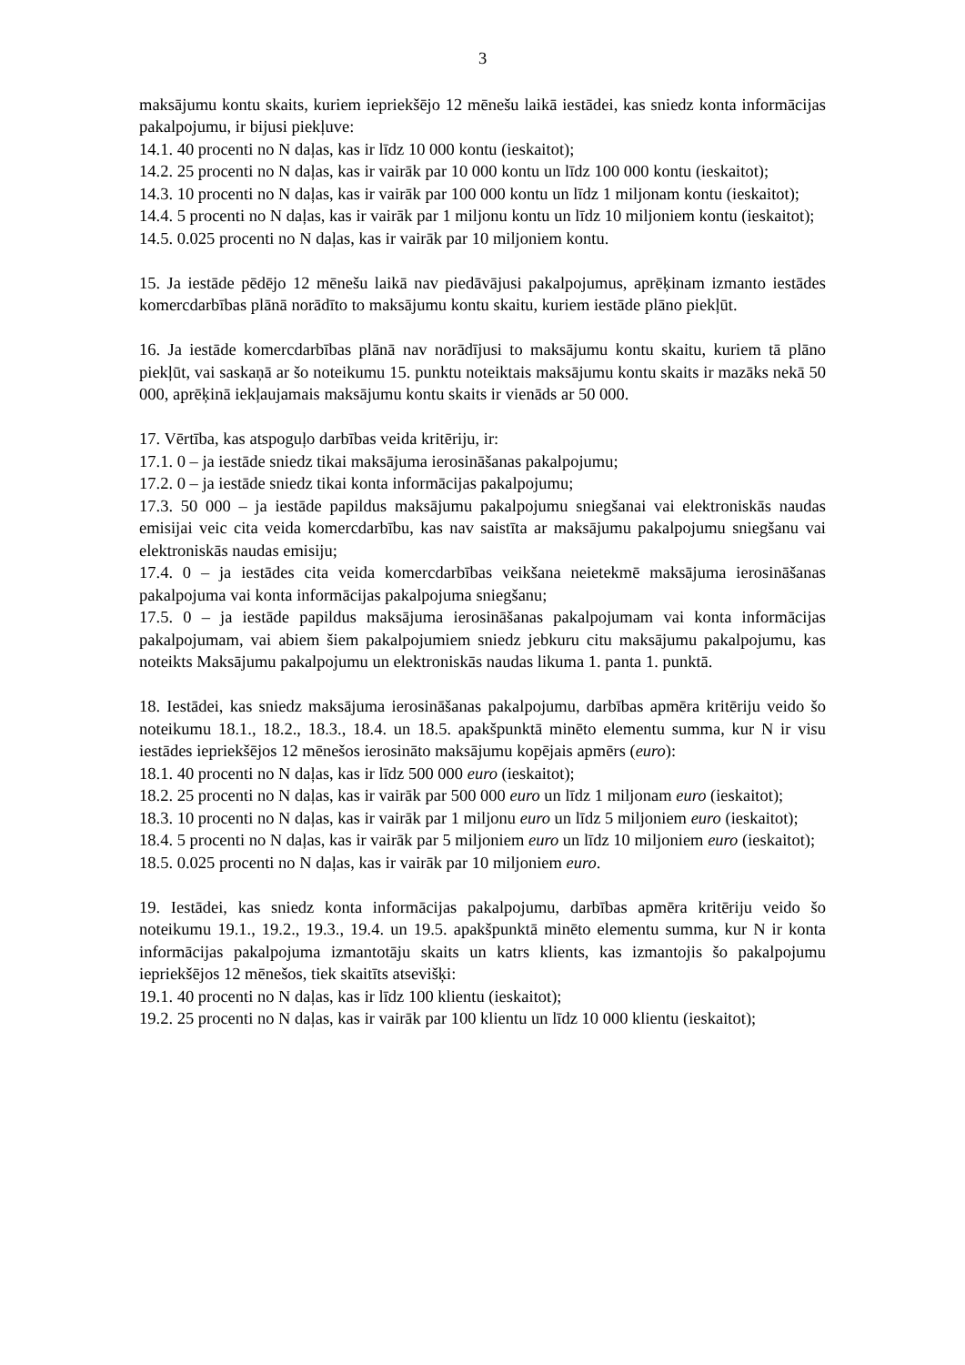3
maksājumu kontu skaits, kuriem iepriekšējo 12 mēnešu laikā iestādei, kas sniedz konta informācijas pakalpojumu, ir bijusi piekļuve:
14.1. 40 procenti no N daļas, kas ir līdz 10 000 kontu (ieskaitot);
14.2. 25 procenti no N daļas, kas ir vairāk par 10 000 kontu un līdz 100 000 kontu (ieskaitot);
14.3. 10 procenti no N daļas, kas ir vairāk par 100 000 kontu un līdz 1 miljonam kontu (ieskaitot);
14.4. 5 procenti no N daļas, kas ir vairāk par 1 miljonu kontu un līdz 10 miljoniem kontu (ieskaitot);
14.5. 0.025 procenti no N daļas, kas ir vairāk par 10 miljoniem kontu.
15. Ja iestāde pēdējo 12 mēnešu laikā nav piedāvājusi pakalpojumus, aprēķinam izmanto iestādes komercdarbības plānā norādīto to maksājumu kontu skaitu, kuriem iestāde plāno piekļūt.
16. Ja iestāde komercdarbības plānā nav norādījusi to maksājumu kontu skaitu, kuriem tā plāno piekļūt, vai saskaņā ar šo noteikumu 15. punktu noteiktais maksājumu kontu skaits ir mazāks nekā 50 000, aprēķinā iekļaujamais maksājumu kontu skaits ir vienāds ar 50 000.
17. Vērtība, kas atspoguļo darbības veida kritēriju, ir:
17.1. 0 – ja iestāde sniedz tikai maksājuma ierosināšanas pakalpojumu;
17.2. 0 – ja iestāde sniedz tikai konta informācijas pakalpojumu;
17.3. 50 000 – ja iestāde papildus maksājumu pakalpojumu sniegšanai vai elektroniskās naudas emisijai veic cita veida komercdarbību, kas nav saistīta ar maksājumu pakalpojumu sniegšanu vai elektroniskās naudas emisiju;
17.4. 0 – ja iestādes cita veida komercdarbības veikšana neietekmē maksājuma ierosināšanas pakalpojuma vai konta informācijas pakalpojuma sniegšanu;
17.5. 0 – ja iestāde papildus maksājuma ierosināšanas pakalpojumam vai konta informācijas pakalpojumam, vai abiem šiem pakalpojumiem sniedz jebkuru citu maksājumu pakalpojumu, kas noteikts Maksājumu pakalpojumu un elektroniskās naudas likuma 1. panta 1. punktā.
18. Iestādei, kas sniedz maksājuma ierosināšanas pakalpojumu, darbības apmēra kritēriju veido šo noteikumu 18.1., 18.2., 18.3., 18.4. un 18.5. apakšpunktā minēto elementu summa, kur N ir visu iestādes iepriekšējos 12 mēnešos ierosināto maksājumu kopējais apmērs (euro):
18.1. 40 procenti no N daļas, kas ir līdz 500 000 euro (ieskaitot);
18.2. 25 procenti no N daļas, kas ir vairāk par 500 000 euro un līdz 1 miljonam euro (ieskaitot);
18.3. 10 procenti no N daļas, kas ir vairāk par 1 miljonu euro un līdz 5 miljoniem euro (ieskaitot);
18.4. 5 procenti no N daļas, kas ir vairāk par 5 miljoniem euro un līdz 10 miljoniem euro (ieskaitot);
18.5. 0.025 procenti no N daļas, kas ir vairāk par 10 miljoniem euro.
19. Iestādei, kas sniedz konta informācijas pakalpojumu, darbības apmēra kritēriju veido šo noteikumu 19.1., 19.2., 19.3., 19.4. un 19.5. apakšpunktā minēto elementu summa, kur N ir konta informācijas pakalpojuma izmantotāju skaits un katrs klients, kas izmantojis šo pakalpojumu iepriekšējos 12 mēnešos, tiek skaitīts atsevišķi:
19.1. 40 procenti no N daļas, kas ir līdz 100 klientu (ieskaitot);
19.2. 25 procenti no N daļas, kas ir vairāk par 100 klientu un līdz 10 000 klientu (ieskaitot);